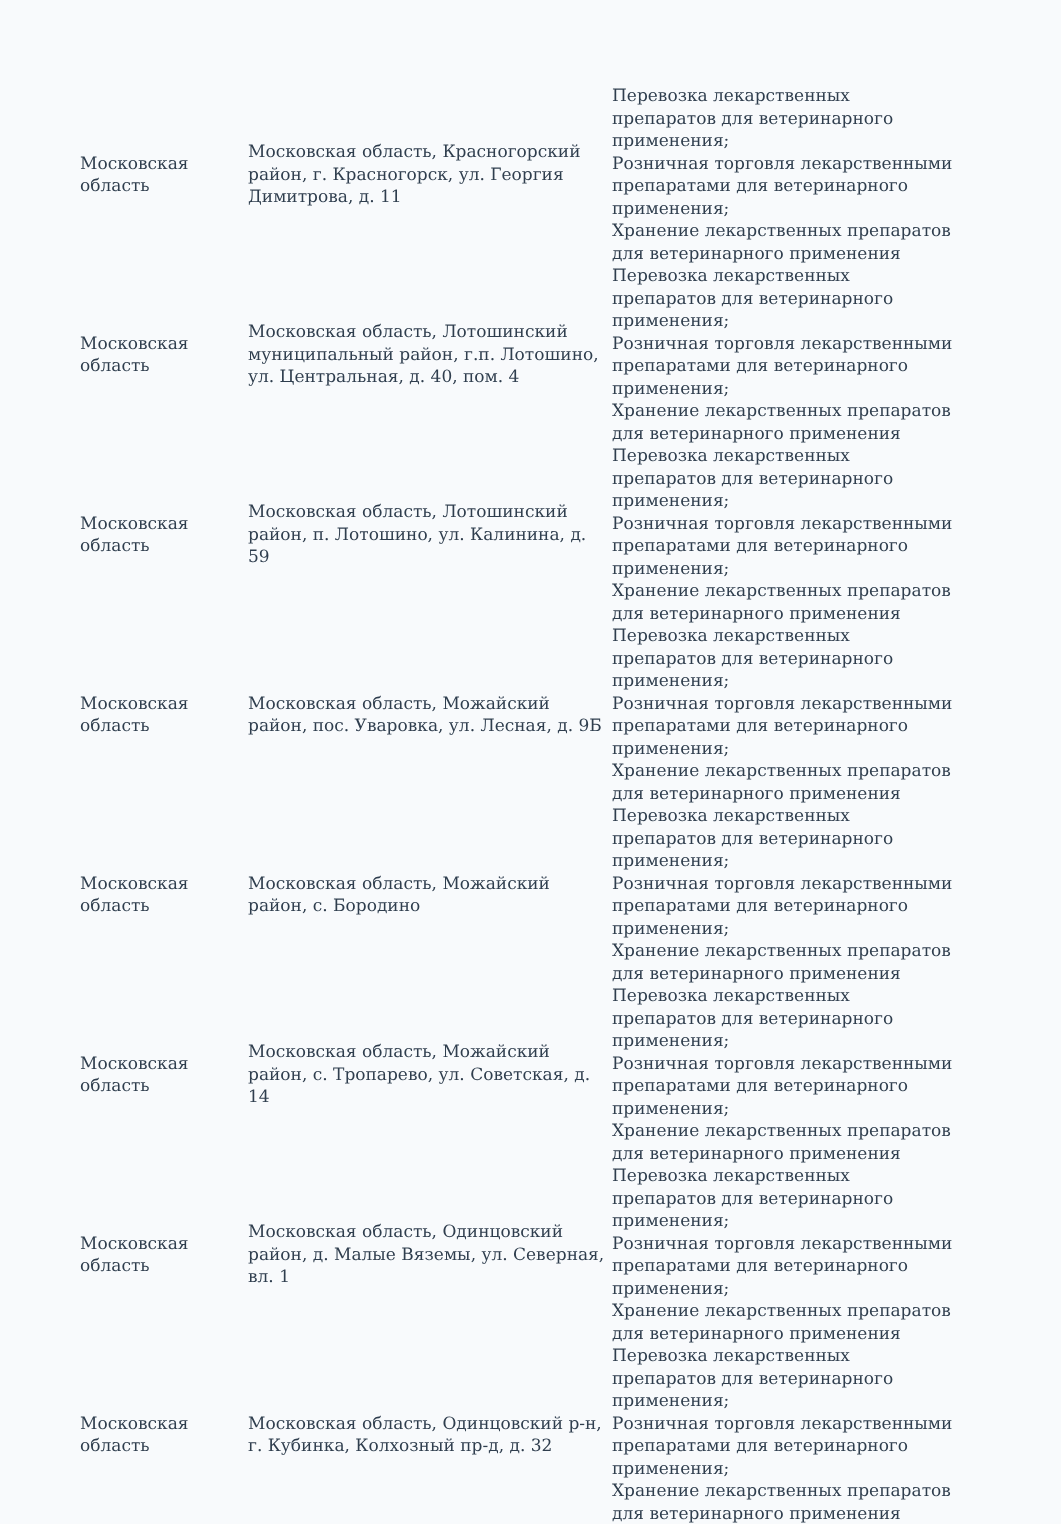| Московская область | Московская область, Красногорский район, г. Красногорск, ул. Георгия Димитрова, д. 11 | Перевозка лекарственных препаратов для ветеринарного применения; Розничная торговля лекарственными препаратами для ветеринарного применения; Хранение лекарственных препаратов для ветеринарного применения |
| Московская область | Московская область, Лотошинский муниципальный район, г.п. Лотошино, ул. Центральная, д. 40, пом. 4 | Перевозка лекарственных препаратов для ветеринарного применения; Розничная торговля лекарственными препаратами для ветеринарного применения; Хранение лекарственных препаратов для ветеринарного применения |
| Московская область | Московская область, Лотошинский район, п. Лотошино, ул. Калинина, д. 59 | Перевозка лекарственных препаратов для ветеринарного применения; Розничная торговля лекарственными препаратами для ветеринарного применения; Хранение лекарственных препаратов для ветеринарного применения |
| Московская область | Московская область, Можайский район, пос. Уваровка, ул. Лесная, д. 9Б | Перевозка лекарственных препаратов для ветеринарного применения; Розничная торговля лекарственными препаратами для ветеринарного применения; Хранение лекарственных препаратов для ветеринарного применения |
| Московская область | Московская область, Можайский район, с. Бородино | Перевозка лекарственных препаратов для ветеринарного применения; Розничная торговля лекарственными препаратами для ветеринарного применения; Хранение лекарственных препаратов для ветеринарного применения |
| Московская область | Московская область, Можайский район, с. Тропарево, ул. Советская, д. 14 | Перевозка лекарственных препаратов для ветеринарного применения; Розничная торговля лекарственными препаратами для ветеринарного применения; Хранение лекарственных препаратов для ветеринарного применения |
| Московская область | Московская область, Одинцовский район, д. Малые Вяземы, ул. Северная, вл. 1 | Перевозка лекарственных препаратов для ветеринарного применения; Розничная торговля лекарственными препаратами для ветеринарного применения; Хранение лекарственных препаратов для ветеринарного применения |
| Московская область | Московская область, Одинцовский р-н, г. Кубинка, Колхозный пр-д, д. 32 | Перевозка лекарственных препаратов для ветеринарного применения; Розничная торговля лекарственными препаратами для ветеринарного применения; Хранение лекарственных препаратов для ветеринарного применения |